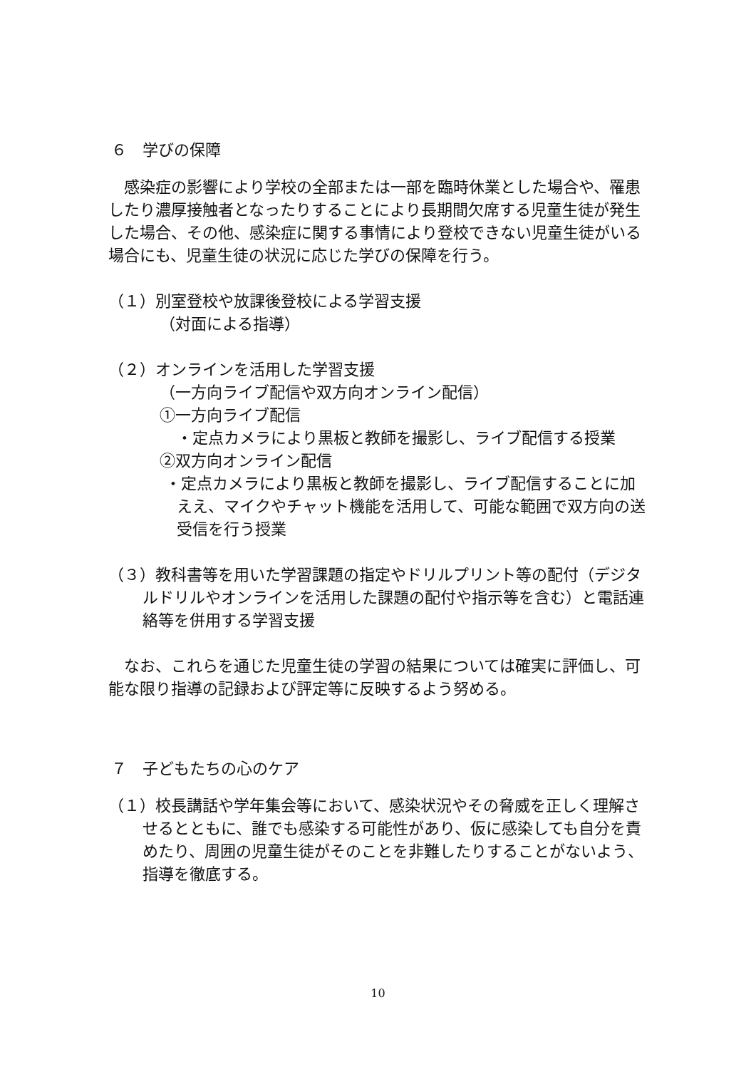６　学びの保障
　感染症の影響により学校の全部または一部を臨時休業とした場合や、罹患したり濃厚接触者となったりすることにより長期間欠席する児童生徒が発生した場合、その他、感染症に関する事情により登校できない児童生徒がいる場合にも、児童生徒の状況に応じた学びの保障を行う。
（１）別室登校や放課後登校による学習支援
（対面による指導）
（２）オンラインを活用した学習支援
（一方向ライブ配信や双方向オンライン配信）
①一方向ライブ配信
・定点カメラにより黒板と教師を撮影し、ライブ配信する授業
②双方向オンライン配信
・定点カメラにより黒板と教師を撮影し、ライブ配信することに加ええ、マイクやチャット機能を活用して、可能な範囲で双方向の送受信を行う授業
（３）教科書等を用いた学習課題の指定やドリルプリント等の配付（デジタルドリルやオンラインを活用した課題の配付や指示等を含む）と電話連絡等を併用する学習支援
　なお、これらを通じた児童生徒の学習の結果については確実に評価し、可能な限り指導の記録および評定等に反映するよう努める。
７　子どもたちの心のケア
（１）校長講話や学年集会等において、感染状況やその脅威を正しく理解させるとともに、誰でも感染する可能性があり、仮に感染しても自分を責めたり、周囲の児童生徒がそのことを非難したりすることがないよう、指導を徹底する。
10